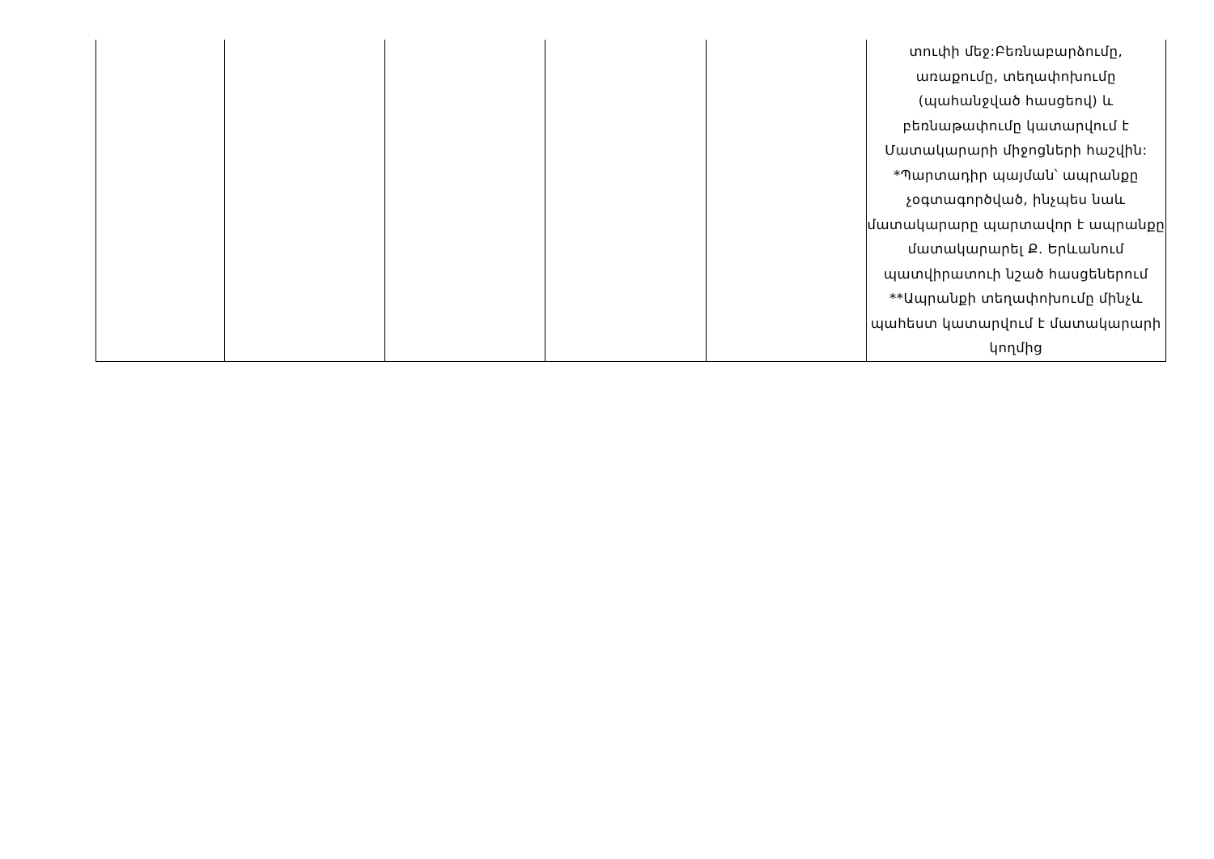| | | | | | տուփի մեջ:Բեռնաբարձումը, առաքումը, տեղափոխումը (պահանջված հասցեով) և բեռնաթափումը կատարվում է Մատակարարի միջոցների հաշվին: *Պարտադիր պայման՝ ապրանքը չօգտագործված, ինչպես նաև մատակարարը պարտավոր է ապրանքը մատակարարել Ք. Երևանում պատվիրատուի նշած հասցեներում **Ապրանքի տեղափոխումը մինչև պահեստ կատարվում է մատակարարի կողմից |